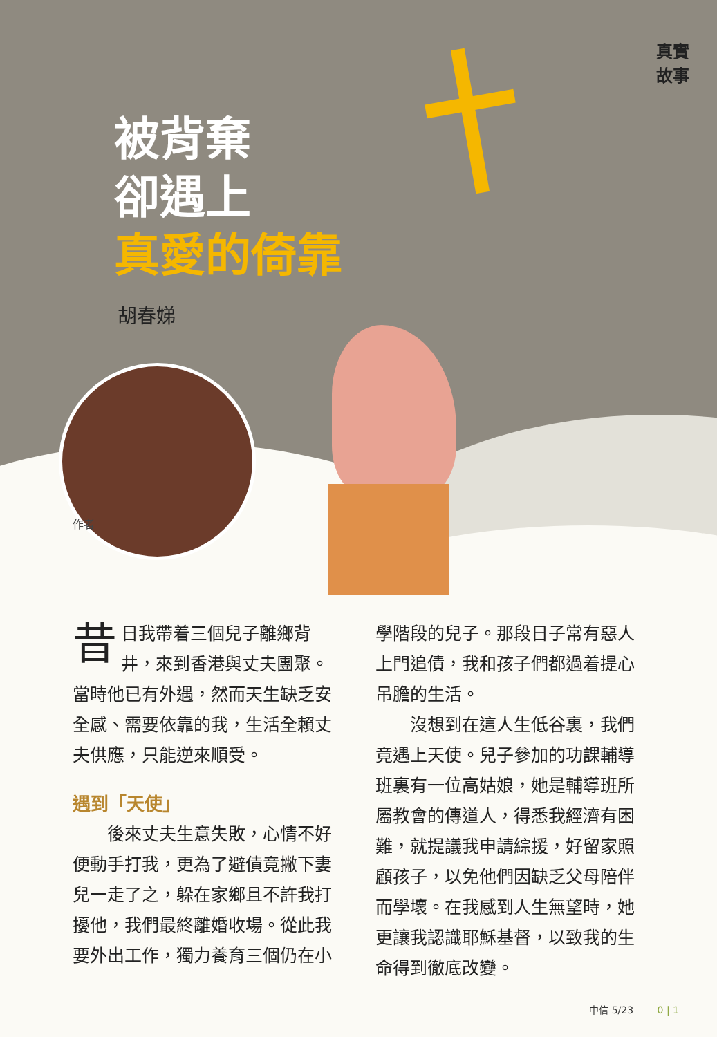真實
故事
被背棄
卻遇上
真愛的倚靠
胡春娣
作者
昔日我帶着三個兒子離鄉背井，來到香港與丈夫團聚。當時他已有外遇，然而天生缺乏安全感、需要依靠的我，生活全賴丈夫供應，只能逆來順受。
遇到「天使」
　　後來丈夫生意失敗，心情不好便動手打我，更為了避債竟撇下妻兒一走了之，躲在家鄉且不許我打擾他，我們最終離婚收場。從此我要外出工作，獨力養育三個仍在小
學階段的兒子。那段日子常有惡人上門追債，我和孩子們都過着提心吊膽的生活。
　　沒想到在這人生低谷裏，我們竟遇上天使。兒子參加的功課輔導班裏有一位高姑娘，她是輔導班所屬教會的傳道人，得悉我經濟有困難，就提議我申請綜援，好留家照顧孩子，以免他們因缺乏父母陪伴而學壞。在我感到人生無望時，她更讓我認識耶穌基督，以致我的生命得到徹底改變。
中信 5/23 0 | 1